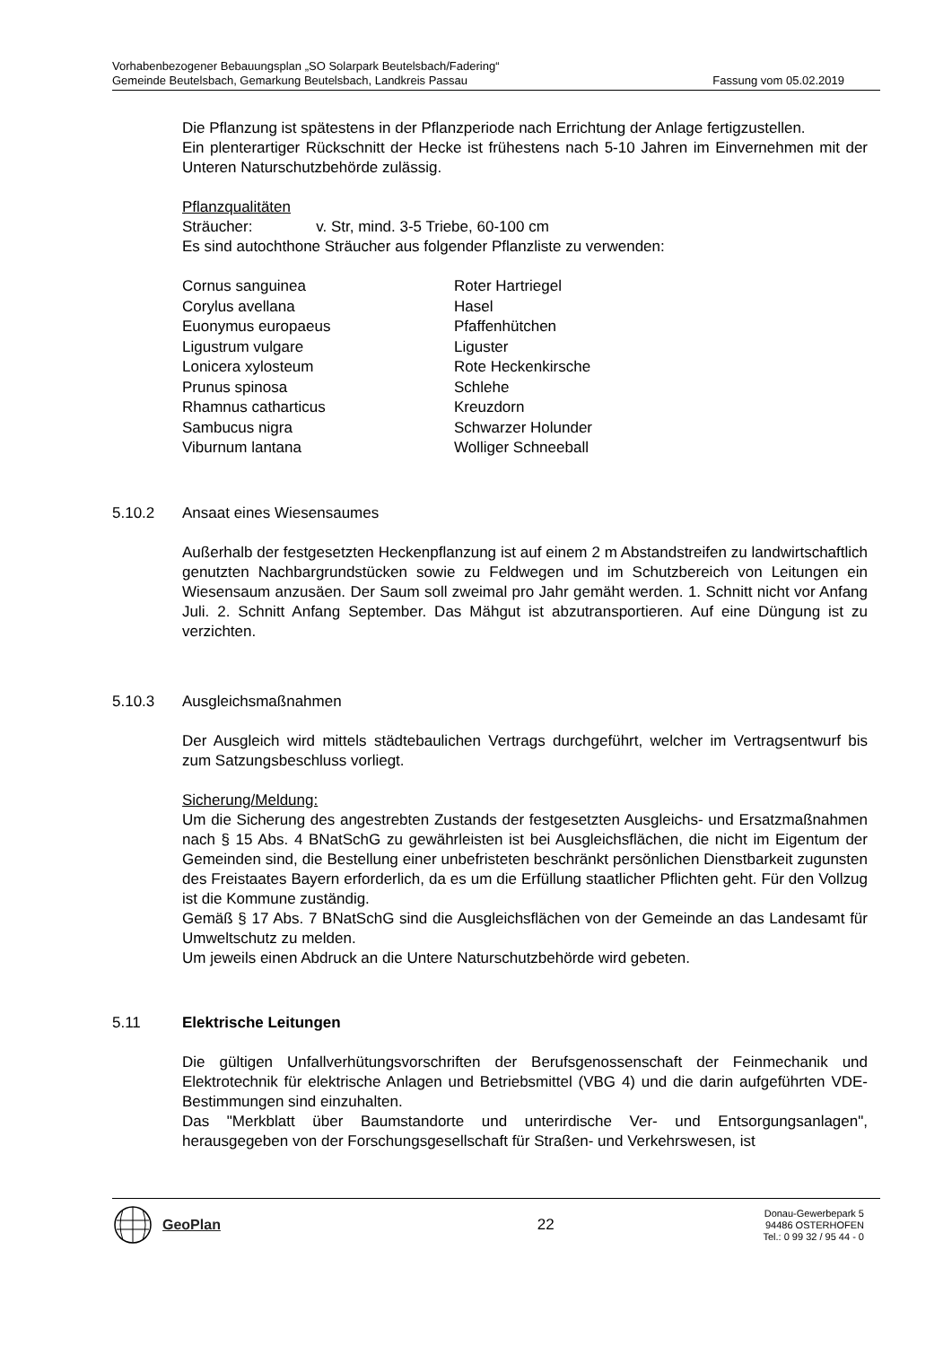Vorhabenbezogener Bebauungsplan „SO Solarpark Beutelsbach/Fadering“
Gemeinde Beutelsbach, Gemarkung Beutelsbach, Landkreis Passau Fassung vom 05.02.2019
Die Pflanzung ist spätestens in der Pflanzperiode nach Errichtung der Anlage fertigzu­stellen.
Ein plenterartiger Rückschnitt der Hecke ist frühestens nach 5-10 Jahren im Einver­nehmen mit der Unteren Naturschutzbehörde zulässig.
Pflanzqualitäten
Sträucher: v. Str, mind. 3-5 Triebe, 60-100 cm
Es sind autochthone Sträucher aus folgender Pflanzliste zu verwenden:
| Cornus sanguinea | Roter Hartriegel |
| Corylus avellana | Hasel |
| Euonymus europaeus | Pfaffenhütchen |
| Ligustrum vulgare | Liguster |
| Lonicera xylosteum | Rote Heckenkirsche |
| Prunus spinosa | Schlehe |
| Rhamnus catharticus | Kreuzdorn |
| Sambucus nigra | Schwarzer Holunder |
| Viburnum lantana | Wolliger Schneeball |
5.10.2 Ansaat eines Wiesensaumes
Außerhalb der festgesetzten Heckenpflanzung ist auf einem 2 m Abstandstreifen zu landwirtschaftlich genutzten Nachbargrundstücken sowie zu Feldwegen und im Schutzbereich von Leitungen ein Wiesensaum anzusäen. Der Saum soll zweimal pro Jahr gemäht werden. 1. Schnitt nicht vor Anfang Juli. 2. Schnitt Anfang September. Das Mähgut ist abzutransportieren. Auf eine Düngung ist zu verzichten.
5.10.3 Ausgleichsmaßnahmen
Der Ausgleich wird mittels städtebaulichen Vertrags durchgeführt, welcher im Ver­tragsentwurf bis zum Satzungsbeschluss vorliegt.
Sicherung/Meldung:
Um die Sicherung des angestrebten Zustands der festgesetzten Ausgleichs- und Er­satzmaßnahmen nach § 15 Abs. 4 BNatSchG zu gewährleisten ist bei Ausgleichsflä­chen, die nicht im Eigentum der Gemeinden sind, die Bestellung einer unbefristeten beschränkt persönlichen Dienstbarkeit zugunsten des Freistaates Bayern erforderlich, da es um die Erfüllung staatlicher Pflichten geht. Für den Vollzug ist die Kommune zu­ständig.
Gemäß § 17 Abs. 7 BNatSchG sind die Ausgleichsflächen von der Gemeinde an das Landesamt für Umweltschutz zu melden.
Um jeweils einen Abdruck an die Untere Naturschutzbehörde wird gebeten.
5.11 Elektrische Leitungen
Die gültigen Unfallverhütungsvorschriften der Berufsgenossenschaft der Feinmechanik und Elektrotechnik für elektrische Anlagen und Betriebsmittel (VBG 4) und die darin aufgeführten VDE-Bestimmungen sind einzuhalten.
Das "Merkblatt über Baumstandorte und unterirdische Ver- und Entsorgungsanlagen", herausgegeben von der Forschungsgesellschaft für Straßen- und Verkehrswesen, ist
GeoPlan 22
Donau-Gewerbepark 5
94486 OSTERHOFEN
Tel.: 0 99 32 / 95 44 - 0